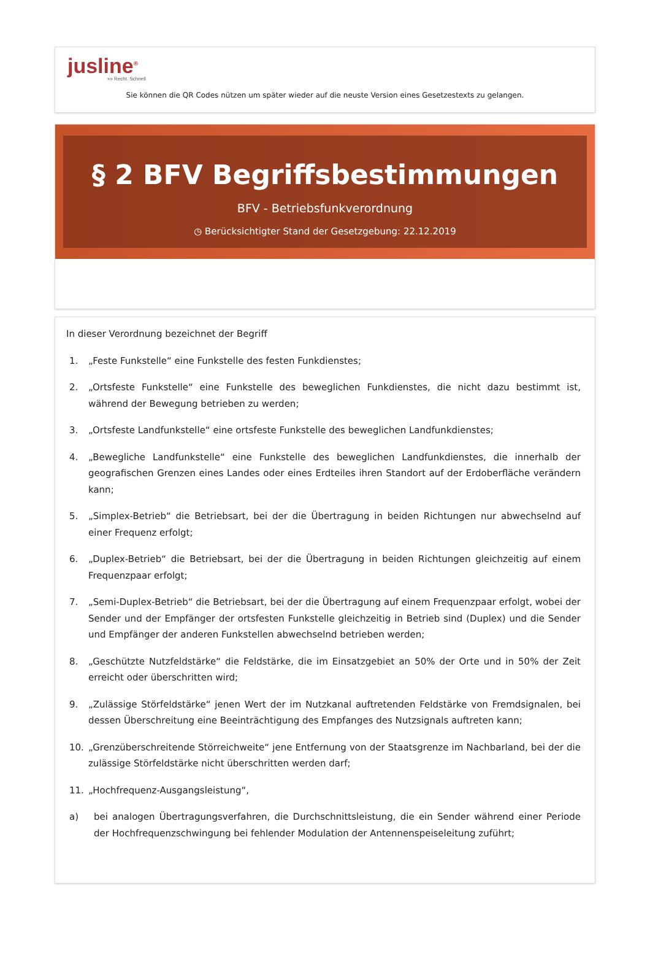jusline<sup>®</sup>
»» Recht. Schnell
Sie können die QR Codes nützen um später wieder auf die neuste Version eines Gesetzestexts zu gelangen.
§ 2 BFV Begriffsbestimmungen
BFV - Betriebsfunkverordnung
◷ Berücksichtigter Stand der Gesetzgebung: 22.12.2019
In dieser Verordnung bezeichnet der Begriff
1. „Feste Funkstelle“ eine Funkstelle des festen Funkdienstes;
2. „Ortsfeste Funkstelle“ eine Funkstelle des beweglichen Funkdienstes, die nicht dazu bestimmt ist, während der Bewegung betrieben zu werden;
3. „Ortsfeste Landfunkstelle“ eine ortsfeste Funkstelle des beweglichen Landfunkdienstes;
4. „Bewegliche Landfunkstelle“ eine Funkstelle des beweglichen Landfunkdienstes, die innerhalb der geografischen Grenzen eines Landes oder eines Erdteiles ihren Standort auf der Erdoberfläche verändern kann;
5. „Simplex-Betrieb“ die Betriebsart, bei der die Übertragung in beiden Richtungen nur abwechselnd auf einer Frequenz erfolgt;
6. „Duplex-Betrieb“ die Betriebsart, bei der die Übertragung in beiden Richtungen gleichzeitig auf einem Frequenzpaar erfolgt;
7. „Semi-Duplex-Betrieb“ die Betriebsart, bei der die Übertragung auf einem Frequenzpaar erfolgt, wobei der Sender und der Empfänger der ortsfesten Funkstelle gleichzeitig in Betrieb sind (Duplex) und die Sender und Empfänger der anderen Funkstellen abwechselnd betrieben werden;
8. „Geschützte Nutzfeldstärke“ die Feldstärke, die im Einsatzgebiet an 50% der Orte und in 50% der Zeit erreicht oder überschritten wird;
9. „Zulässige Störfeldstärke“ jenen Wert der im Nutzkanal auftretenden Feldstärke von Fremdsignalen, bei dessen Überschreitung eine Beeinträchtigung des Empfanges des Nutzsignals auftreten kann;
10. „Grenzüberschreitende Störreichweite“ jene Entfernung von der Staatsgrenze im Nachbarland, bei der die zulässige Störfeldstärke nicht überschritten werden darf;
11. „Hochfrequenz-Ausgangsleistung“,
a) bei analogen Übertragungsverfahren, die Durchschnittsleistung, die ein Sender während einer Periode der Hochfrequenzschwingung bei fehlender Modulation der Antennenspeiseleitung zuführt;